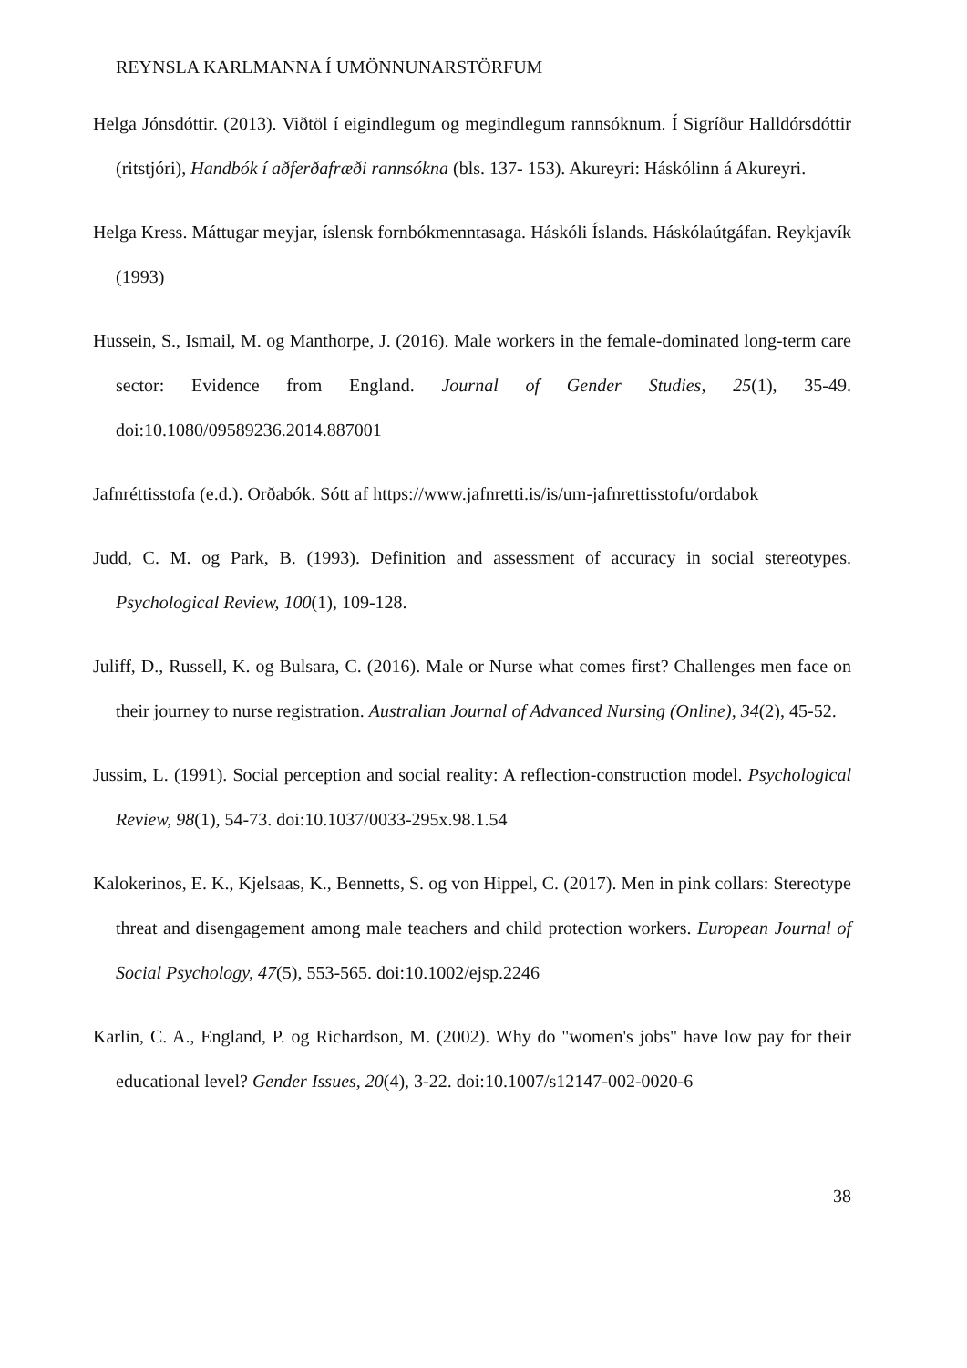REYNSLA KARLMANNA Í UMÖNNUNARSTÖRFUM
Helga Jónsdóttir. (2013). Viðtöl í eigindlegum og megindlegum rannsóknum. Í Sigríður Halldórsdóttir (ritstjóri), Handbók í aðferðafræði rannsókna (bls. 137- 153). Akureyri: Háskólinn á Akureyri.
Helga Kress. Máttugar meyjar, íslensk fornbókmenntasaga. Háskóli Íslands. Háskólaútgáfan. Reykjavík (1993)
Hussein, S., Ismail, M. og Manthorpe, J. (2016). Male workers in the female-dominated long-term care sector: Evidence from England. Journal of Gender Studies, 25(1), 35-49. doi:10.1080/09589236.2014.887001
Jafnréttisstofa (e.d.). Orðabók. Sótt af https://www.jafnretti.is/is/um-jafnrettisstofu/ordabok
Judd, C. M. og Park, B. (1993). Definition and assessment of accuracy in social stereotypes. Psychological Review, 100(1), 109-128.
Juliff, D., Russell, K. og Bulsara, C. (2016). Male or Nurse what comes first? Challenges men face on their journey to nurse registration. Australian Journal of Advanced Nursing (Online), 34(2), 45-52.
Jussim, L. (1991). Social perception and social reality: A reflection-construction model. Psychological Review, 98(1), 54-73. doi:10.1037/0033-295x.98.1.54
Kalokerinos, E. K., Kjelsaas, K., Bennetts, S. og von Hippel, C. (2017). Men in pink collars: Stereotype threat and disengagement among male teachers and child protection workers. European Journal of Social Psychology, 47(5), 553-565. doi:10.1002/ejsp.2246
Karlin, C. A., England, P. og Richardson, M. (2002). Why do "women's jobs" have low pay for their educational level? Gender Issues, 20(4), 3-22. doi:10.1007/s12147-002-0020-6
38